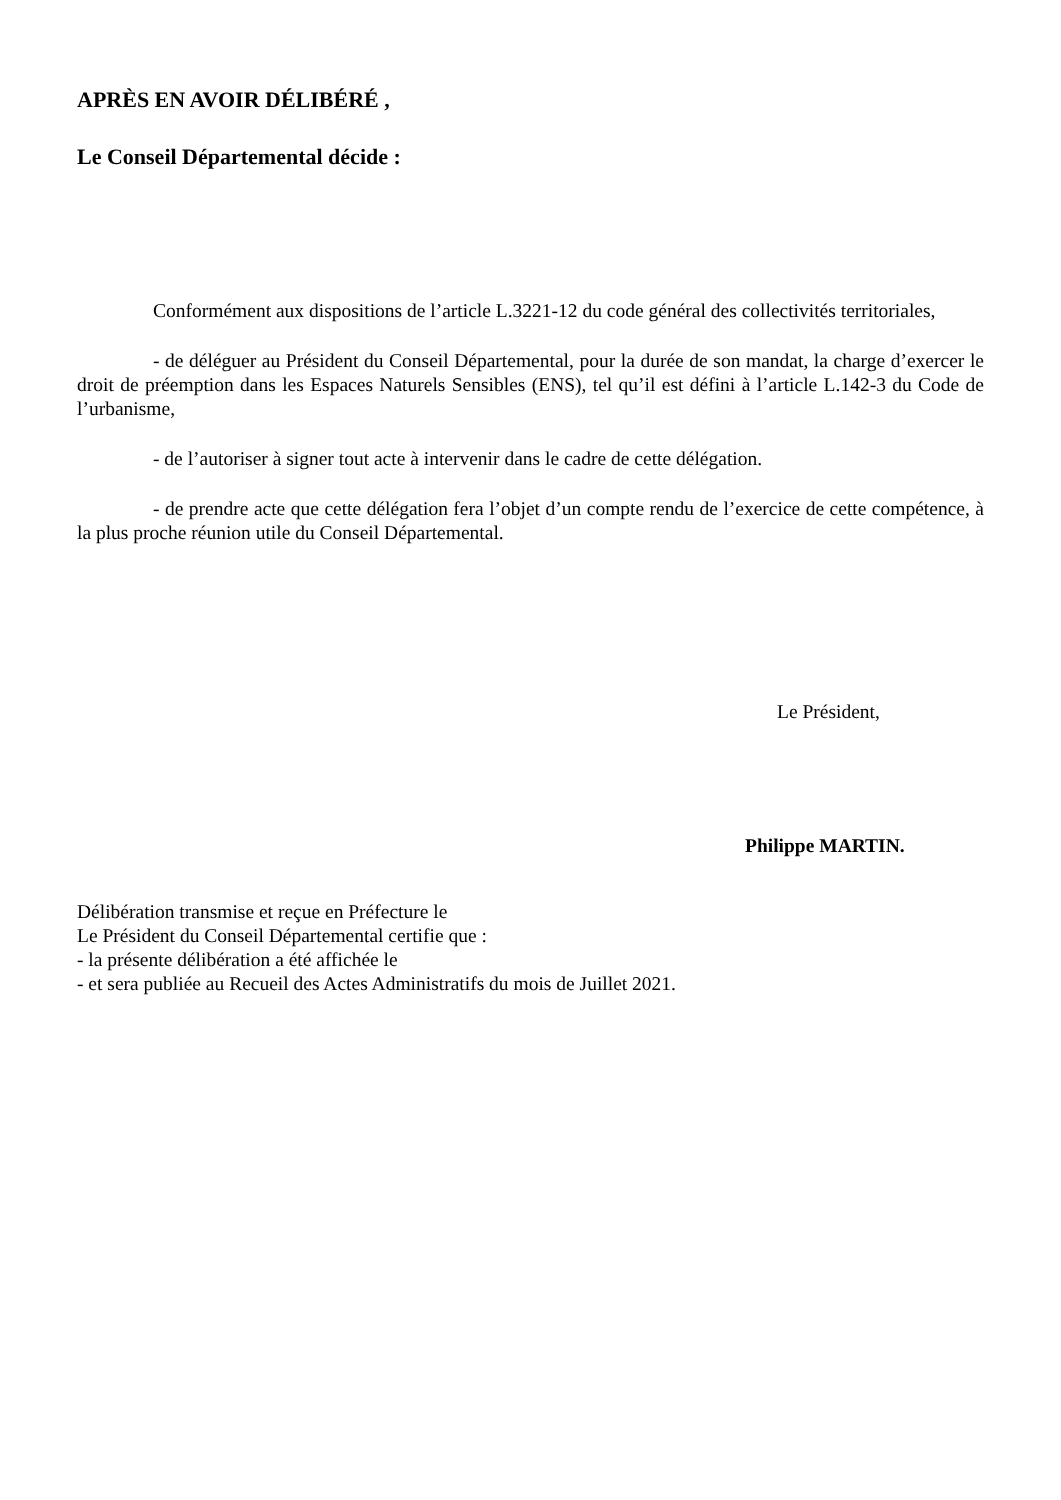APRÈS EN AVOIR DÉLIBÉRÉ ,
Le Conseil Départemental décide :
Conformément aux dispositions de l’article L.3221-12 du code général des collectivités territoriales,
- de déléguer au Président du Conseil Départemental, pour la durée de son mandat, la charge d’exercer le droit de préemption dans les Espaces Naturels Sensibles (ENS), tel qu’il est défini à l’article L.142-3 du Code de l’urbanisme,
- de l’autoriser à signer tout acte à intervenir dans le cadre de cette délégation.
- de prendre acte que cette délégation fera l’objet d’un compte rendu de l’exercice de cette compétence, à la plus proche réunion utile du Conseil Départemental.
Le Président,
Philippe MARTIN.
Délibération transmise et reçue en Préfecture le
Le Président du Conseil Départemental certifie que :
- la présente délibération a été affichée le
- et sera publiée au Recueil des Actes Administratifs du mois de Juillet 2021.